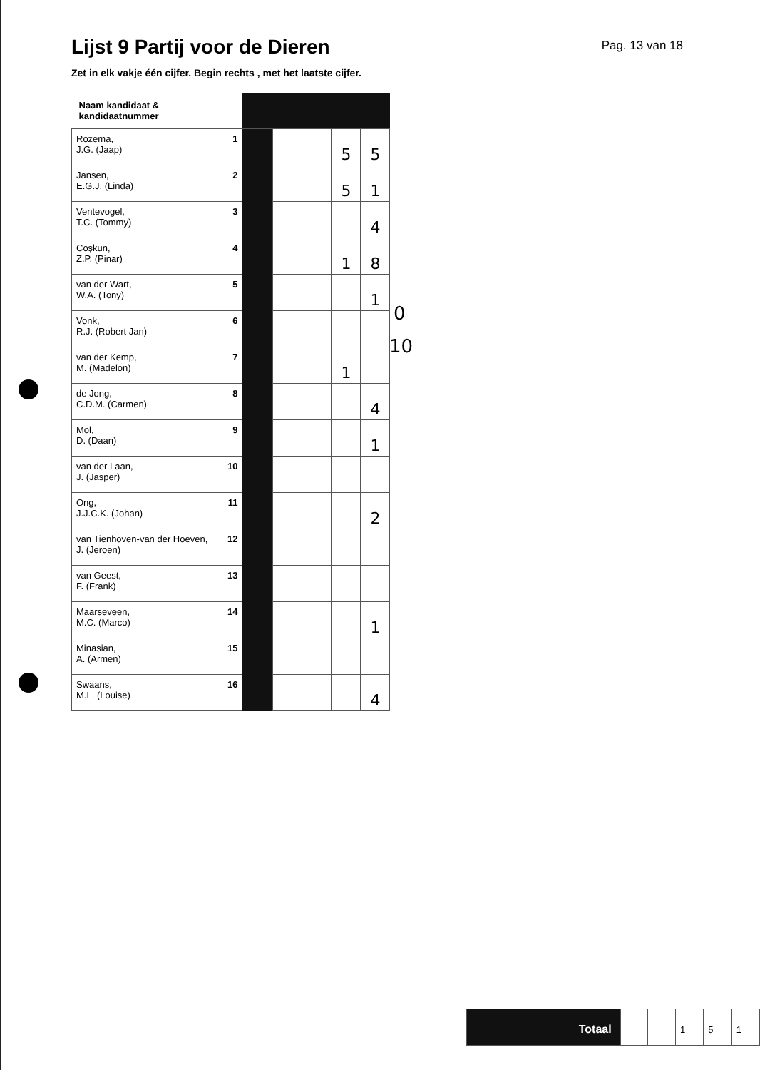Lijst 9 Partij voor de Dieren
Pag. 13 van 18
Zet in elk vakje één cijfer. Begin rechts , met het laatste cijfer.
| Naam kandidaat & kandidaatnummer | | | | | | |
| --- | --- | --- | --- | --- | --- | --- |
| Rozema, J.G. (Jaap) | 1 | | | | 5 | 5 |
| Jansen, E.G.J. (Linda) | 2 | | | | 5 | 1 |
| Ventevogel, T.C. (Tommy) | 3 | | | | | 4 |
| Coşkun, Z.P. (Pinar) | 4 | | | | 1 | 8 |
| van der Wart, W.A. (Tony) | 5 | | | | | 1 |
| Vonk, R.J. (Robert Jan) | 6 | | | | | |
| van der Kemp, M. (Madelon) | 7 | | | | 1 | |
| de Jong, C.D.M. (Carmen) | 8 | | | | | 4 |
| Mol, D. (Daan) | 9 | | | | | 1 |
| van der Laan, J. (Jasper) | 10 | | | | | |
| Ong, J.J.C.K. (Johan) | 11 | | | | | 2 |
| van Tienhoven-van der Hoeven, J. (Jeroen) | 12 | | | | | |
| van Geest, F. (Frank) | 13 | | | | | |
| Maarseveen, M.C. (Marco) | 14 | | | | | 1 |
| Minasian, A. (Armen) | 15 | | | | | |
| Swaans, M.L. (Louise) | 16 | | | | | 4 |
0
10
| Totaal | | | 1 | 5 | 1 |